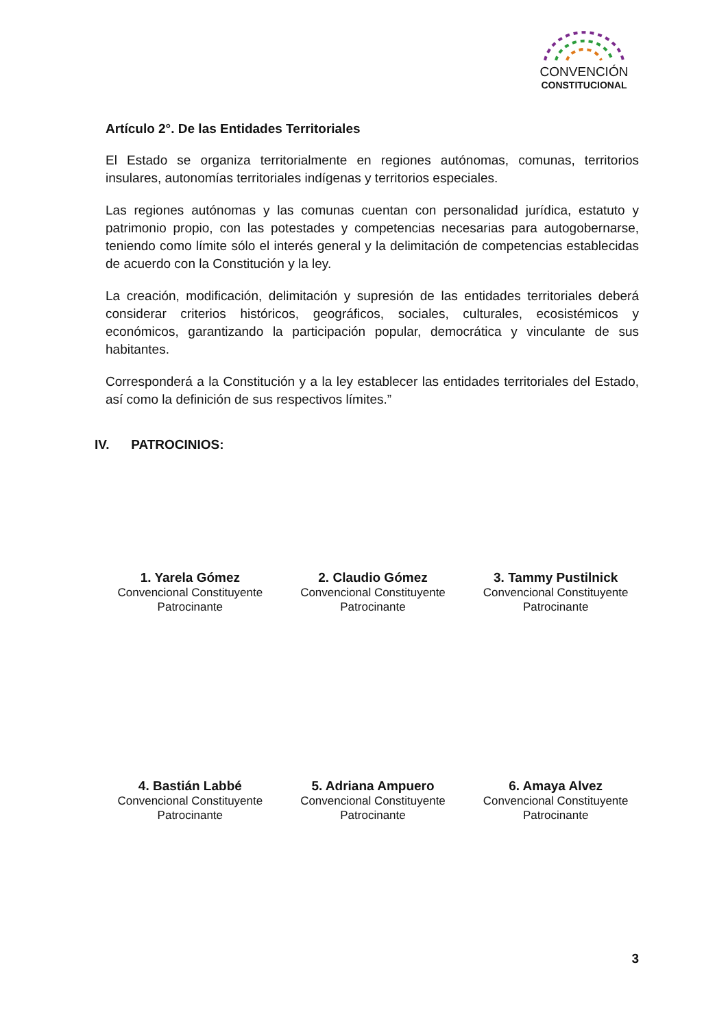CONVENCIÓN
CONSTITUCIONAL
Artículo 2°. De las Entidades Territoriales
El Estado se organiza territorialmente en regiones autónomas, comunas, territorios insulares, autonomías territoriales indígenas y territorios especiales.
Las regiones autónomas y las comunas cuentan con personalidad jurídica, estatuto y patrimonio propio, con las potestades y competencias necesarias para autogobernarse, teniendo como límite sólo el interés general y la delimitación de competencias establecidas de acuerdo con la Constitución y la ley.
La creación, modificación, delimitación y supresión de las entidades territoriales deberá considerar criterios históricos, geográficos, sociales, culturales, ecosistémicos y económicos, garantizando la participación popular, democrática y vinculante de sus habitantes.
Corresponderá a la Constitución y a la ley establecer las entidades territoriales del Estado, así como la definición de sus respectivos límites.”
IV. PATROCINIOS:
1. Yarela Gómez
Convencional Constituyente
Patrocinante
2. Claudio Gómez
Convencional Constituyente
Patrocinante
3. Tammy Pustilnick
Convencional Constituyente
Patrocinante
4. Bastián Labbé
Convencional Constituyente
Patrocinante
5. Adriana Ampuero
Convencional Constituyente
Patrocinante
6. Amaya Alvez
Convencional Constituyente
Patrocinante
3